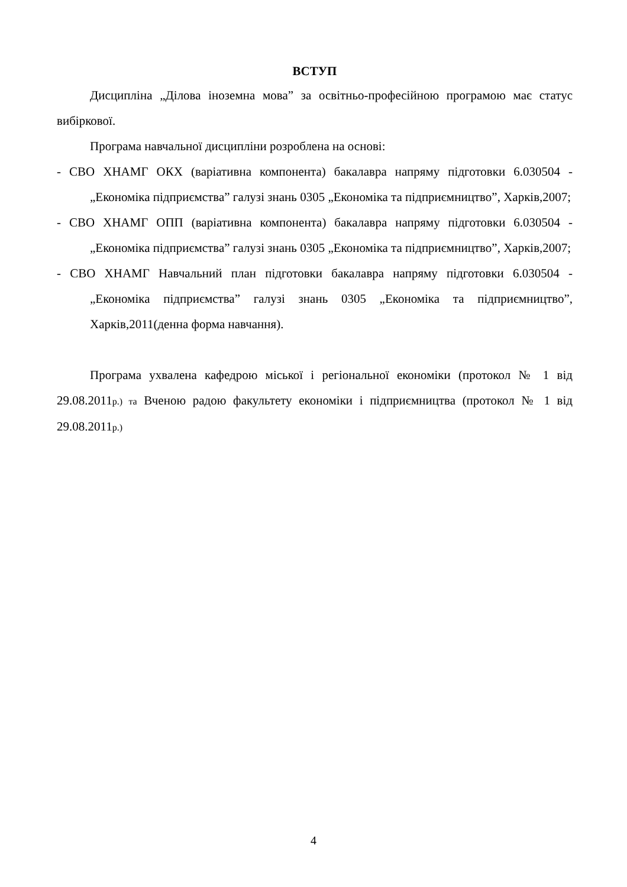ВСТУП
Дисципліна „Ділова іноземна мова” за освітньо-професійною програмою має статус вибіркової.
Програма навчальної дисципліни розроблена на основі:
- СВО ХНАМГ ОКХ (варіативна компонента) бакалавра напряму підготовки 6.030504 - „Економіка підприємства” галузі знань 0305 „Економіка та підприємництво”, Харків,2007;
- СВО ХНАМГ ОПП (варіативна компонента) бакалавра напряму підготовки 6.030504 - „Економіка підприємства” галузі знань 0305 „Економіка та підприємництво”, Харків,2007;
- СВО ХНАМГ Навчальний план підготовки бакалавра напряму підготовки 6.030504 - „Економіка підприємства” галузі знань 0305 „Економіка та підприємництво”, Харків,2011(денна форма навчання).
Програма ухвалена кафедрою міської і регіональної економіки (протокол № 1 від 29.08.2011р.) та Вченою радою факультету економіки і підприємництва (протокол № 1 від 29.08.2011р.)
4